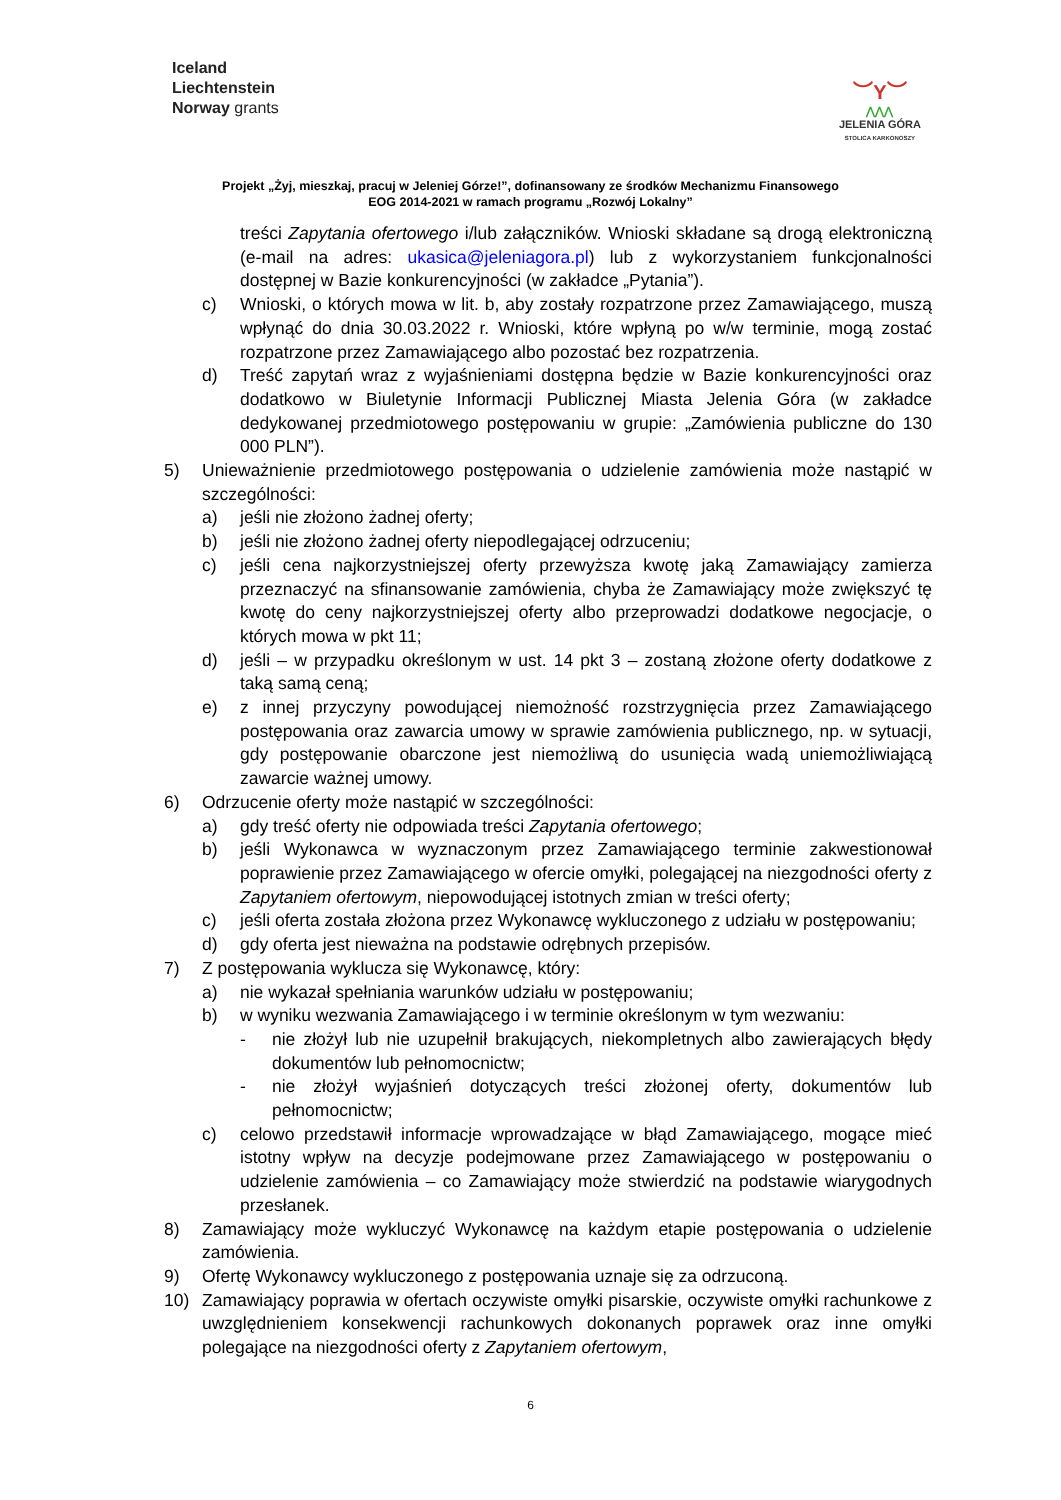Iceland
Liechtenstein
Norway grants
︶Y︶
⋀⋀⋀
JELENIA GÓRA
STOLICA KARKONOSZY
Projekt „Żyj, mieszkaj, pracuj w Jeleniej Górze!”, dofinansowany ze środków Mechanizmu Finansowego
EOG 2014-2021 w ramach programu „Rozwój Lokalny”
treści Zapytania ofertowego i/lub załączników. Wnioski składane są drogą elektroniczną (e-mail na adres: ukasica@jeleniagora.pl) lub z wykorzystaniem funkcjonalności dostępnej w Bazie konkurencyjności (w zakładce „Pytania”).
c) Wnioski, o których mowa w lit. b, aby zostały rozpatrzone przez Zamawiającego, muszą wpłynąć do dnia 30.03.2022 r. Wnioski, które wpłyną po w/w terminie, mogą zostać rozpatrzone przez Zamawiającego albo pozostać bez rozpatrzenia.
d) Treść zapytań wraz z wyjaśnieniami dostępna będzie w Bazie konkurencyjności oraz dodatkowo w Biuletynie Informacji Publicznej Miasta Jelenia Góra (w zakładce dedykowanej przedmiotowego postępowaniu w grupie: „Zamówienia publiczne do 130 000 PLN”).
5) Unieważnienie przedmiotowego postępowania o udzielenie zamówienia może nastąpić w szczególności:
a) jeśli nie złożono żadnej oferty;
b) jeśli nie złożono żadnej oferty niepodlegającej odrzuceniu;
c) jeśli cena najkorzystniejszej oferty przewyższa kwotę jaką Zamawiający zamierza przeznaczyć na sfinansowanie zamówienia, chyba że Zamawiający może zwiększyć tę kwotę do ceny najkorzystniejszej oferty albo przeprowadzi dodatkowe negocjacje, o których mowa w pkt 11;
d) jeśli – w przypadku określonym w ust. 14 pkt 3 – zostaną złożone oferty dodatkowe z taką samą ceną;
e) z innej przyczyny powodującej niemożność rozstrzygnięcia przez Zamawiającego postępowania oraz zawarcia umowy w sprawie zamówienia publicznego, np. w sytuacji, gdy postępowanie obarczone jest niemożliwą do usunięcia wadą uniemożliwiającą zawarcie ważnej umowy.
6) Odrzucenie oferty może nastąpić w szczególności:
a) gdy treść oferty nie odpowiada treści Zapytania ofertowego;
b) jeśli Wykonawca w wyznaczonym przez Zamawiającego terminie zakwestionował poprawienie przez Zamawiającego w ofercie omyłki, polegającej na niezgodności oferty z Zapytaniem ofertowym, niepowodującej istotnych zmian w treści oferty;
c) jeśli oferta została złożona przez Wykonawcę wykluczonego z udziału w postępowaniu;
d) gdy oferta jest nieważna na podstawie odrębnych przepisów.
7) Z postępowania wyklucza się Wykonawcę, który:
a) nie wykazał spełniania warunków udziału w postępowaniu;
b) w wyniku wezwania Zamawiającego i w terminie określonym w tym wezwaniu:
- nie złożył lub nie uzupełnił brakujących, niekompletnych albo zawierających błędy dokumentów lub pełnomocnictw;
- nie złożył wyjaśnień dotyczących treści złożonej oferty, dokumentów lub pełnomocnictw;
c) celowo przedstawił informacje wprowadzające w błąd Zamawiającego, mogące mieć istotny wpływ na decyzje podejmowane przez Zamawiającego w postępowaniu o udzielenie zamówienia – co Zamawiający może stwierdzić na podstawie wiarygodnych przesłanek.
8) Zamawiający może wykluczyć Wykonawcę na każdym etapie postępowania o udzielenie zamówienia.
9) Ofertę Wykonawcy wykluczonego z postępowania uznaje się za odrzuconą.
10) Zamawiający poprawia w ofertach oczywiste omyłki pisarskie, oczywiste omyłki rachunkowe z uwzględnieniem konsekwencji rachunkowych dokonanych poprawek oraz inne omyłki polegające na niezgodności oferty z Zapytaniem ofertowym,
6